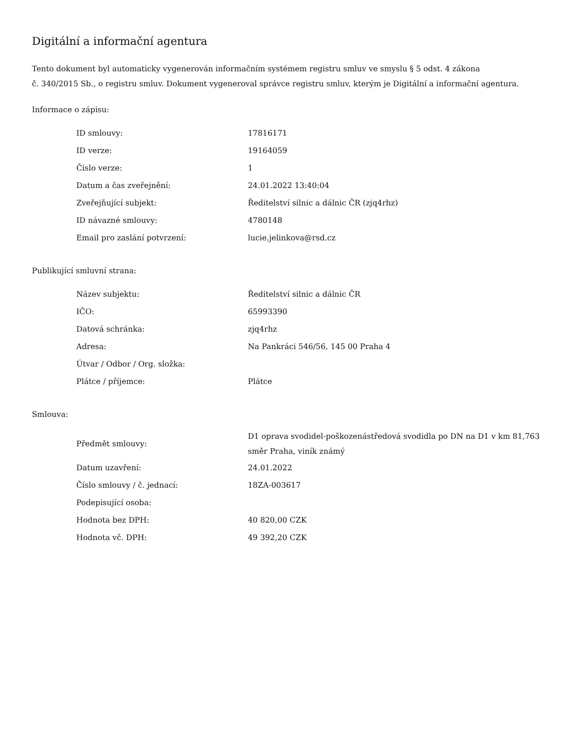Digitální a informační agentura
Tento dokument byl automaticky vygenerován informačním systémem registru smluv ve smyslu § 5 odst. 4 zákona
č. 340/2015 Sb., o registru smluv. Dokument vygeneroval správce registru smluv, kterým je Digitální a informační agentura.
Informace o zápisu:
| ID smlouvy: | 17816171 |
| ID verze: | 19164059 |
| Číslo verze: | 1 |
| Datum a čas zveřejnění: | 24.01.2022 13:40:04 |
| Zveřejňující subjekt: | Ředitelství silnic a dálnic ČR (zjq4rhz) |
| ID návazné smlouvy: | 4780148 |
| Email pro zaslání potvrzení: | lucie.jelinkova@rsd.cz |
Publikující smluvní strana:
| Název subjektu: | Ředitelství silnic a dálnic ČR |
| IČO: | 65993390 |
| Datová schránka: | zjq4rhz |
| Adresa: | Na Pankráci 546/56, 145 00 Praha 4 |
| Útvar / Odbor / Org. složka: | |
| Plátce / příjemce: | Plátce |
Smlouva:
| Předmět smlouvy: | D1 oprava svodidel-poškozenástředová svodidla po DN na D1 v km 81,763 směr Praha, viník známý |
| Datum uzavření: | 24.01.2022 |
| Číslo smlouvy / č. jednací: | 18ZA-003617 |
| Podepisující osoba: | |
| Hodnota bez DPH: | 40 820,00 CZK |
| Hodnota vč. DPH: | 49 392,20 CZK |